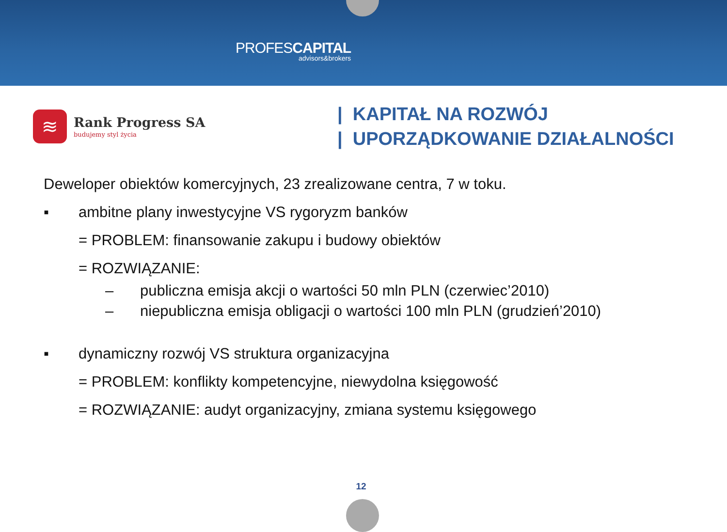PROFESCAPITAL
advisors&brokers
≋
Rank Progress SA
budujemy styl życia
| KAPITAŁ NA ROZWÓJ
| UPORZĄDKOWANIE DZIAŁALNOŚCI
Deweloper obiektów komercyjnych, 23 zrealizowane centra, 7 w toku.
▪ ambitne plany inwestycyjne VS rygoryzm banków
= PROBLEM: finansowanie zakupu i budowy obiektów
= ROZWIĄZANIE:
– publiczna emisja akcji o wartości 50 mln PLN (czerwiec’2010)
– niepubliczna emisja obligacji o wartości 100 mln PLN (grudzień’2010)
▪ dynamiczny rozwój VS struktura organizacyjna
= PROBLEM: konflikty kompetencyjne, niewydolna księgowość
= ROZWIĄZANIE: audyt organizacyjny, zmiana systemu księgowego
12